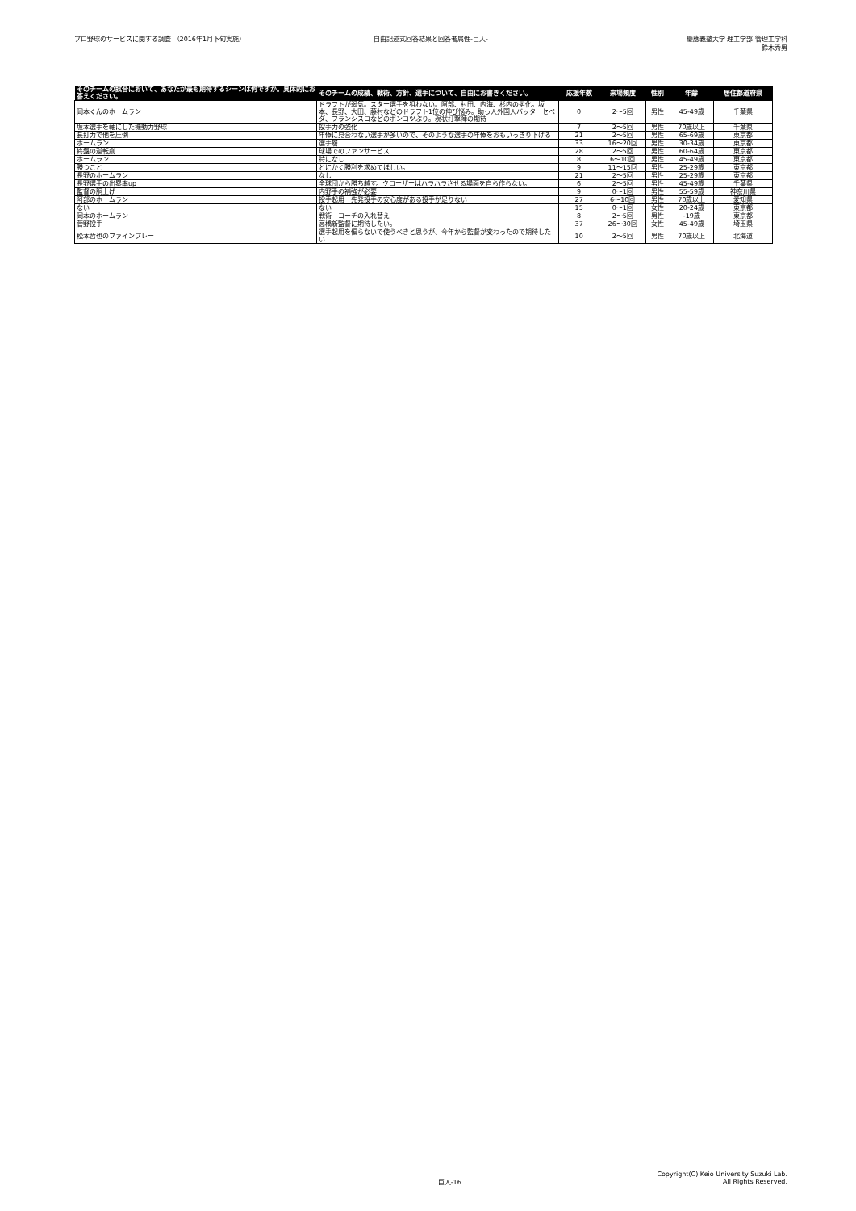プロ野球のサービスに関する調査 （2016年1月下旬実施）
自由記述式回答結果と回答者属性-巨人-
慶應義塾大学 理工学部 管理工学科
鈴木秀男
| そのチームの試合において、あなたが最も期待するシーンは何ですか。具体的にお答えください。 | そのチームの成績、戦術、方針、選手について、自由にお書きください。 | 応援年数 | 来場頻度 | 性別 | 年齢 | 居住都道府県 |
| --- | --- | --- | --- | --- | --- | --- |
| 岡本くんのホームラン | ドラフトが弱気。スター選手を狙わない。阿部、村田、内海、杉内の劣化。坂本、長野、大田、藤村などのドラフト1位の伸び悩み。助っ人外国人バッターセペダ、フランシスコなどのポンコツぶり。現状打撃陣の期待 | 0 | 2～5回 | 男性 | 45-49歳 | 千葉県 |
| 坂本選手を軸にした機動力野球 | 投手力の強化 | 7 | 2～5回 | 男性 | 70歳以上 | 千葉県 |
| 長打力で他を圧倒 | 年俸に見合わない選手が多いので、そのような選手の年俸をおもいっきり下げる | 21 | 2～5回 | 男性 | 65-69歳 | 東京都 |
| ホームラン | 選手層 | 33 | 16～20回 | 男性 | 30-34歳 | 東京都 |
| 終盤の逆転劇 | 球場でのファンサービス | 28 | 2～5回 | 男性 | 60-64歳 | 東京都 |
| ホームラン | 特になし | 8 | 6～10回 | 男性 | 45-49歳 | 東京都 |
| 勝つこと | とにかく勝利を求めてほしい。 | 9 | 11～15回 | 男性 | 25-29歳 | 東京都 |
| 長野のホームラン | なし | 21 | 2～5回 | 男性 | 25-29歳 | 東京都 |
| 長野選手の出塁率up | 全球団から勝ち越す。クローザーはハラハラさせる場面を自ら作らない。 | 6 | 2～5回 | 男性 | 45-49歳 | 千葉県 |
| 監督の胴上げ | 内野手の補強が必要 | 9 | 0～1回 | 男性 | 55-59歳 | 神奈川県 |
| 阿部のホームラン | 投手起用 先発投手の安心度がある投手が足りない | 27 | 6～10回 | 男性 | 70歳以上 | 愛知県 |
| ない | ない | 15 | 0～1回 | 女性 | 20-24歳 | 東京都 |
| 岡本のホームラン | 戦術 コーチの入れ替え | 8 | 2～5回 | 男性 | -19歳 | 東京都 |
| 菅野投手 | 高橋新監督に期待したい。 | 37 | 26～30回 | 女性 | 45-49歳 | 埼玉県 |
| 松本哲也のファインプレー | 選手起用を偏らないで使うべきと思うが、今年から監督が変わったので期待したい | 10 | 2～5回 | 男性 | 70歳以上 | 北海道 |
巨人-16
Copyright(C) Keio University Suzuki Lab.
All Rights Reserved.